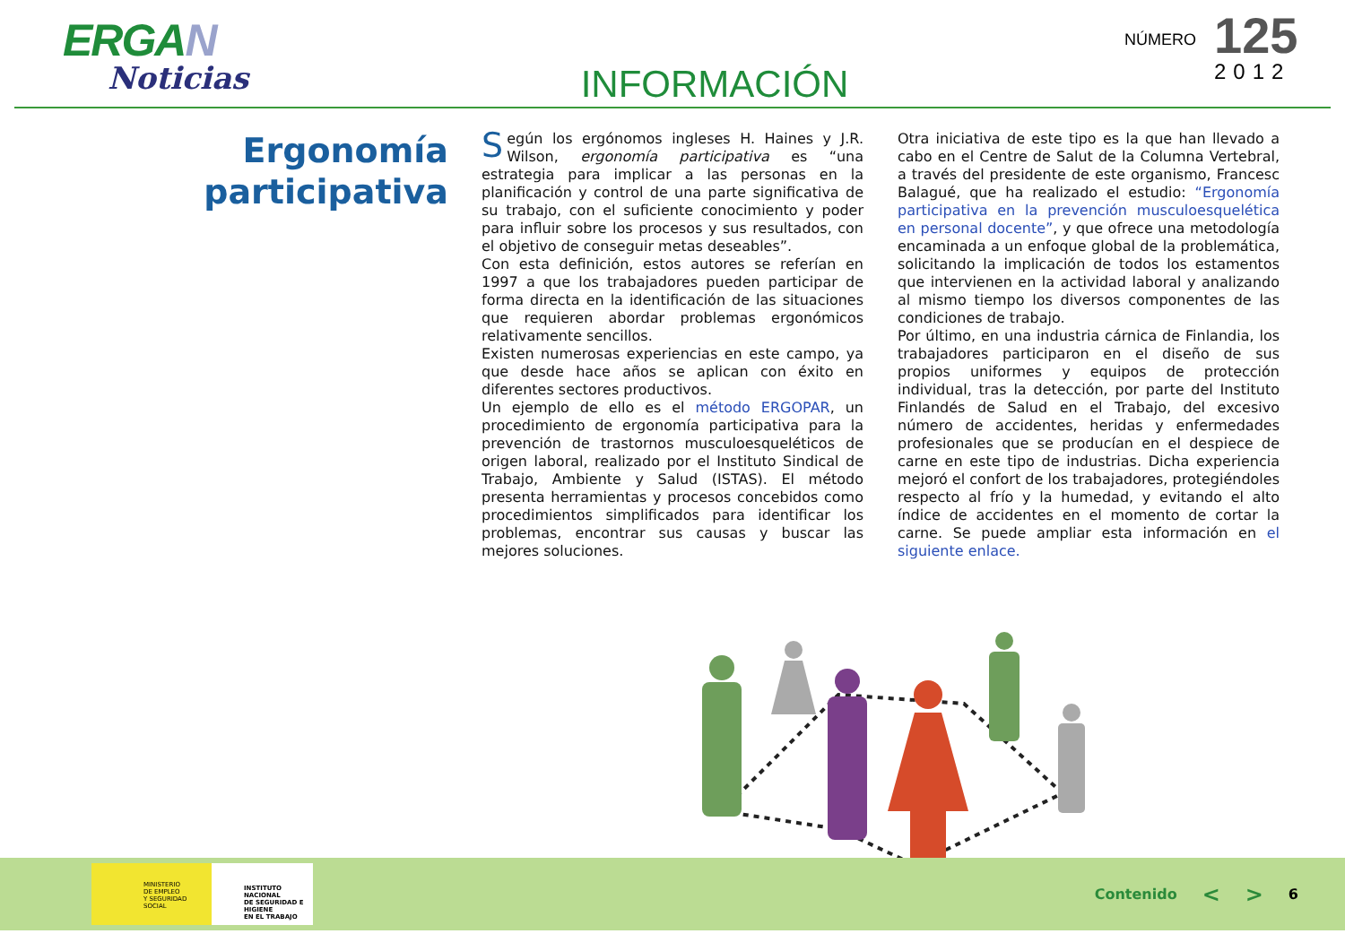ERGAN
Noticias
INFORMACIÓN
NÚMERO
125
2012
Ergonomía
participativa
Según los ergónomos ingleses H. Haines y J.R. Wilson, ergonomía participativa es “una estrategia para implicar a las personas en la planificación y control de una parte significativa de su trabajo, con el suficiente conocimiento y poder para influir sobre los procesos y sus resultados, con el objetivo de conseguir metas deseables”.
Con esta definición, estos autores se referían en 1997 a que los trabajadores pueden participar de forma directa en la identificación de las situaciones que requieren abordar problemas ergonómicos relativamente sencillos.
Existen numerosas experiencias en este campo, ya que desde hace años se aplican con éxito en diferentes sectores productivos.
Un ejemplo de ello es el método ERGOPAR, un procedimiento de ergonomía participativa para la prevención de trastornos musculoesqueléticos de origen laboral, realizado por el Instituto Sindical de Trabajo, Ambiente y Salud (ISTAS). El método presenta herramientas y procesos concebidos como procedimientos simplificados para identificar los problemas, encontrar sus causas y buscar las mejores soluciones.
Otra iniciativa de este tipo es la que han llevado a cabo en el Centre de Salut de la Columna Vertebral, a través del presidente de este organismo, Francesc Balagué, que ha realizado el estudio: “Ergonomía participativa en la prevención musculoesquelética en personal docente”, y que ofrece una metodología encaminada a un enfoque global de la problemática, solicitando la implicación de todos los estamentos que intervienen en la actividad laboral y analizando al mismo tiempo los diversos componentes de las condiciones de trabajo.
Por último, en una industria cárnica de Finlandia, los trabajadores participaron en el diseño de sus propios uniformes y equipos de protección individual, tras la detección, por parte del Instituto Finlandés de Salud en el Trabajo, del excesivo número de accidentes, heridas y enfermedades profesionales que se producían en el despiece de carne en este tipo de industrias. Dicha experiencia mejoró el confort de los trabajadores, protegiéndoles respecto al frío y la humedad, y evitando el alto índice de accidentes en el momento de cortar la carne. Se puede ampliar esta información en el siguiente enlace.
MINISTERIO
DE EMPLEO
Y SEGURIDAD SOCIAL
INSTITUTO NACIONAL
DE SEGURIDAD E HIGIENE
EN EL TRABAJO
Contenido < > 6